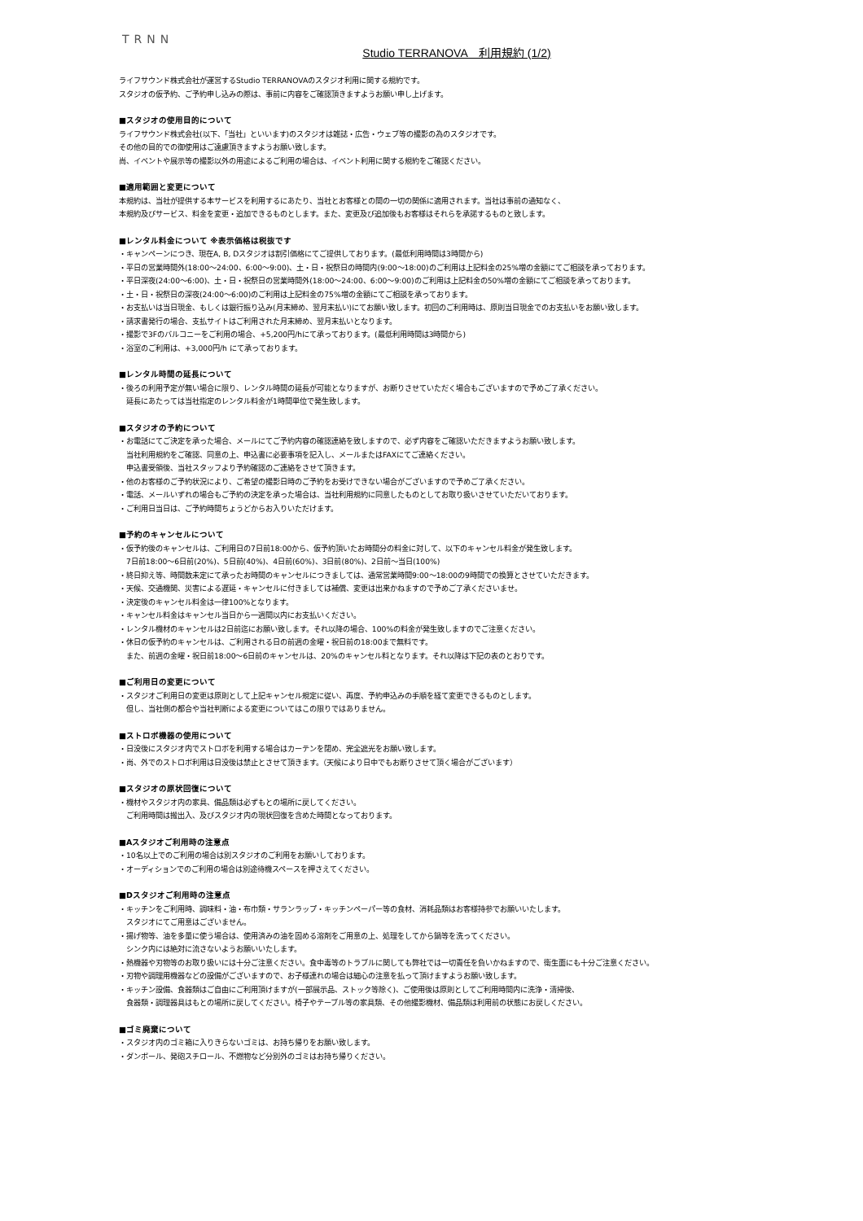TRNN
Studio TERRANOVA　利用規約 (1/2)
ライフサウンド株式会社が運営するStudio TERRANOVAのスタジオ利用に関する規約です。
スタジオの仮予約、ご予約申し込みの際は、事前に内容をご確認頂きますようお願い申し上げます。
■スタジオの使用目的について
ライフサウンド株式会社(以下、「当社」といいます)のスタジオは雑誌・広告・ウェブ等の撮影の為のスタジオです。
その他の目的での御使用はご遠慮頂きますようお願い致します。
尚、イベントや展示等の撮影以外の用途によるご利用の場合は、イベント利用に関する規約をご確認ください。
■適用範囲と変更について
本規約は、当社が提供する本サービスを利用するにあたり、当社とお客様との間の一切の関係に適用されます。当社は事前の通知なく、
本規約及びサービス、料金を変更・追加できるものとします。また、変更及び追加後もお客様はそれらを承諾するものと致します。
■レンタル料金について ※表示価格は税抜です
・キャンペーンにつき、現在A, B, Dスタジオは割引価格にてご提供しております。(最低利用時間は3時間から)
・平日の営業時間外(18:00～24:00、6:00～9:00)、土・日・祝祭日の時間内(9:00～18:00)のご利用は上記料金の25%増の金額にてご相談を承っております。
・平日深夜(24:00～6:00)、土・日・祝祭日の営業時間外(18:00～24:00、6:00～9:00)のご利用は上記料金の50%増の金額にてご相談を承っております。
・土・日・祝祭日の深夜(24:00～6:00)のご利用は上記料金の75%増の金額にてご相談を承っております。
・お支払いは当日現金、もしくは銀行振り込み(月末締め、翌月末払い)にてお願い致します。初回のご利用時は、原則当日現金でのお支払いをお願い致します。
・請求書発行の場合、支払サイトはご利用された月末締め、翌月末払いとなります。
・撮影で3Fのバルコニーをご利用の場合、+5,200円/hにて承っております。(最低利用時間は3時間から)
・浴室のご利用は、+3,000円/h にて承っております。
■レンタル時間の延長について
・後ろの利用予定が無い場合に限り、レンタル時間の延長が可能となりますが、お断りさせていただく場合もございますので予めご了承ください。
　延長にあたっては当社指定のレンタル料金が1時間単位で発生致します。
■スタジオの予約について
・お電話にてご決定を承った場合、メールにてご予約内容の確認連絡を致しますので、必ず内容をご確認いただきますようお願い致します。
　当社利用規約をご確認、同意の上、申込書に必要事項を記入し、メールまたはFAXにてご連絡ください。
　申込書受領後、当社スタッフより予約確認のご連絡をさせて頂きます。
・他のお客様のご予約状況により、ご希望の撮影日時のご予約をお受けできない場合がございますので予めご了承ください。
・電話、メールいずれの場合もご予約の決定を承った場合は、当社利用規約に同意したものとしてお取り扱いさせていただいております。
・ご利用日当日は、ご予約時間ちょうどからお入りいただけます。
■予約のキャンセルについて
・仮予約後のキャンセルは、ご利用日の7日前18:00から、仮予約頂いたお時間分の料金に対して、以下のキャンセル料金が発生致します。
　7日前18:00～6日前(20%)、5日前(40%)、4日前(60%)、3日前(80%)、2日前～当日(100%)
・終日抑え等、時間数未定にて承ったお時間のキャンセルにつきましては、通常営業時間9:00～18:00の9時間での換算とさせていただきます。
・天候、交通機関、災害による遅延・キャンセルに付きましては補償、変更は出来かねますので予めご了承くださいませ。
・決定後のキャンセル料金は一律100%となります。
・キャンセル料金はキャンセル当日から一週間以内にお支払いください。
・レンタル機材のキャンセルは2日前迄にお願い致します。それ以降の場合、100%の料金が発生致しますのでご注意ください。
・休日の仮予約のキャンセルは、ご利用される日の前週の金曜・祝日前の18:00まで無料です。
　また、前週の金曜・祝日前18:00～6日前のキャンセルは、20%のキャンセル料となります。それ以降は下記の表のとおりです。
■ご利用日の変更について
・スタジオご利用日の変更は原則として上記キャンセル規定に従い、再度、予約申込みの手順を経て変更できるものとします。
　但し、当社側の都合や当社判断による変更についてはこの限りではありません。
■ストロボ機器の使用について
・日没後にスタジオ内でストロボを利用する場合はカーテンを閉め、完全遮光をお願い致します。
・尚、外でのストロボ利用は日没後は禁止とさせて頂きます。（天候により日中でもお断りさせて頂く場合がございます）
■スタジオの原状回復について
・機材やスタジオ内の家具、備品類は必ずもとの場所に戻してください。
　ご利用時間は搬出入、及びスタジオ内の現状回復を含めた時間となっております。
■Aスタジオご利用時の注意点
・10名以上でのご利用の場合は別スタジオのご利用をお願いしております。
・オーディションでのご利用の場合は別途待機スペースを押さえてください。
■Dスタジオご利用時の注意点
・キッチンをご利用時、調味料・油・布巾類・サランラップ・キッチンペーパー等の食材、消耗品類はお客様持参でお願いいたします。
　スタジオにてご用意はございません。
・揚げ物等、油を多量に使う場合は、使用済みの油を固める溶剤をご用意の上、処理をしてから鍋等を洗ってください。
　シンク内には絶対に流さないようお願いいたします。
・熱機器や刃物等のお取り扱いには十分ご注意ください。食中毒等のトラブルに関しても弊社では一切責任を負いかねますので、衛生面にも十分ご注意ください。
・刃物や調理用機器などの設備がございますので、お子様連れの場合は細心の注意を払って頂けますようお願い致します。
・キッチン設備、食器類はご自由にご利用頂けますが(一部展示品、ストック等除く)、ご使用後は原則としてご利用時間内に洗浄・清掃後、
　食器類・調理器具はもとの場所に戻してください。椅子やテーブル等の家具類、その他撮影機材、備品類は利用前の状態にお戻しください。
■ゴミ廃棄について
・スタジオ内のゴミ箱に入りきらないゴミは、お持ち帰りをお願い致します。
・ダンボール、発砲スチロール、不燃物など分別外のゴミはお持ち帰りください。